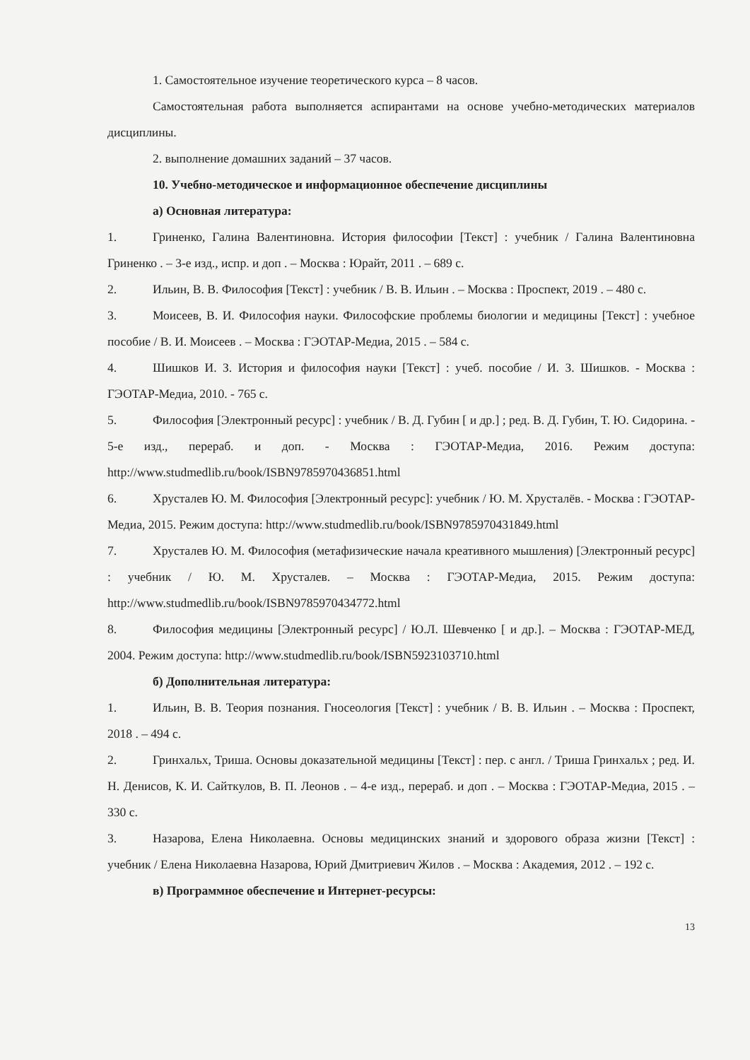1. Самостоятельное изучение теоретического курса – 8 часов.
Самостоятельная работа выполняется аспирантами на основе учебно-методических материалов дисциплины.
2. выполнение домашних заданий – 37 часов.
10. Учебно-методическое и информационное обеспечение дисциплины
а) Основная литература:
1. Гриненко, Галина Валентиновна. История философии [Текст] : учебник / Галина Валентиновна Гриненко . – 3-е изд., испр. и доп . – Москва : Юрайт, 2011 . – 689 с.
2. Ильин, В. В. Философия [Текст] : учебник / В. В. Ильин . – Москва : Проспект, 2019 . – 480 с.
3. Моисеев, В. И. Философия науки. Философские проблемы биологии и медицины [Текст] : учебное пособие / В. И. Моисеев . – Москва : ГЭОТАР-Медиа, 2015 . – 584 с.
4. Шишков И. З. История и философия науки [Текст] : учеб. пособие / И. З. Шишков. - Москва : ГЭОТАР-Медиа, 2010. - 765 с.
5. Философия [Электронный ресурс] : учебник / В. Д. Губин [ и др.] ; ред. В. Д. Губин, Т. Ю. Сидорина. - 5-е изд., перераб. и доп. - Москва : ГЭОТАР-Медиа, 2016. Режим доступа: http://www.studmedlib.ru/book/ISBN9785970436851.html
6. Хрусталев Ю. М. Философия [Электронный ресурс]: учебник / Ю. М. Хрусталёв. - Москва : ГЭОТАР-Медиа, 2015. Режим доступа: http://www.studmedlib.ru/book/ISBN9785970431849.html
7. Хрусталев Ю. М. Философия (метафизические начала креативного мышления) [Электронный ресурс] : учебник / Ю. М. Хрусталев. – Москва : ГЭОТАР-Медиа, 2015. Режим доступа: http://www.studmedlib.ru/book/ISBN9785970434772.html
8. Философия медицины [Электронный ресурс] / Ю.Л. Шевченко [ и др.]. – Москва : ГЭОТАР-МЕД, 2004. Режим доступа: http://www.studmedlib.ru/book/ISBN5923103710.html
б) Дополнительная литература:
1. Ильин, В. В. Теория познания. Гносеология [Текст] : учебник / В. В. Ильин . – Москва : Проспект, 2018 . – 494 с.
2. Гринхальх, Триша. Основы доказательной медицины [Текст] : пер. с англ. / Триша Гринхальх ; ред. И. Н. Денисов, К. И. Сайткулов, В. П. Леонов . – 4-е изд., перераб. и доп . – Москва : ГЭОТАР-Медиа, 2015 . – 330 с.
3. Назарова, Елена Николаевна. Основы медицинских знаний и здорового образа жизни [Текст] : учебник / Елена Николаевна Назарова, Юрий Дмитриевич Жилов . – Москва : Академия, 2012 . – 192 с.
в) Программное обеспечение и Интернет-ресурсы:
13